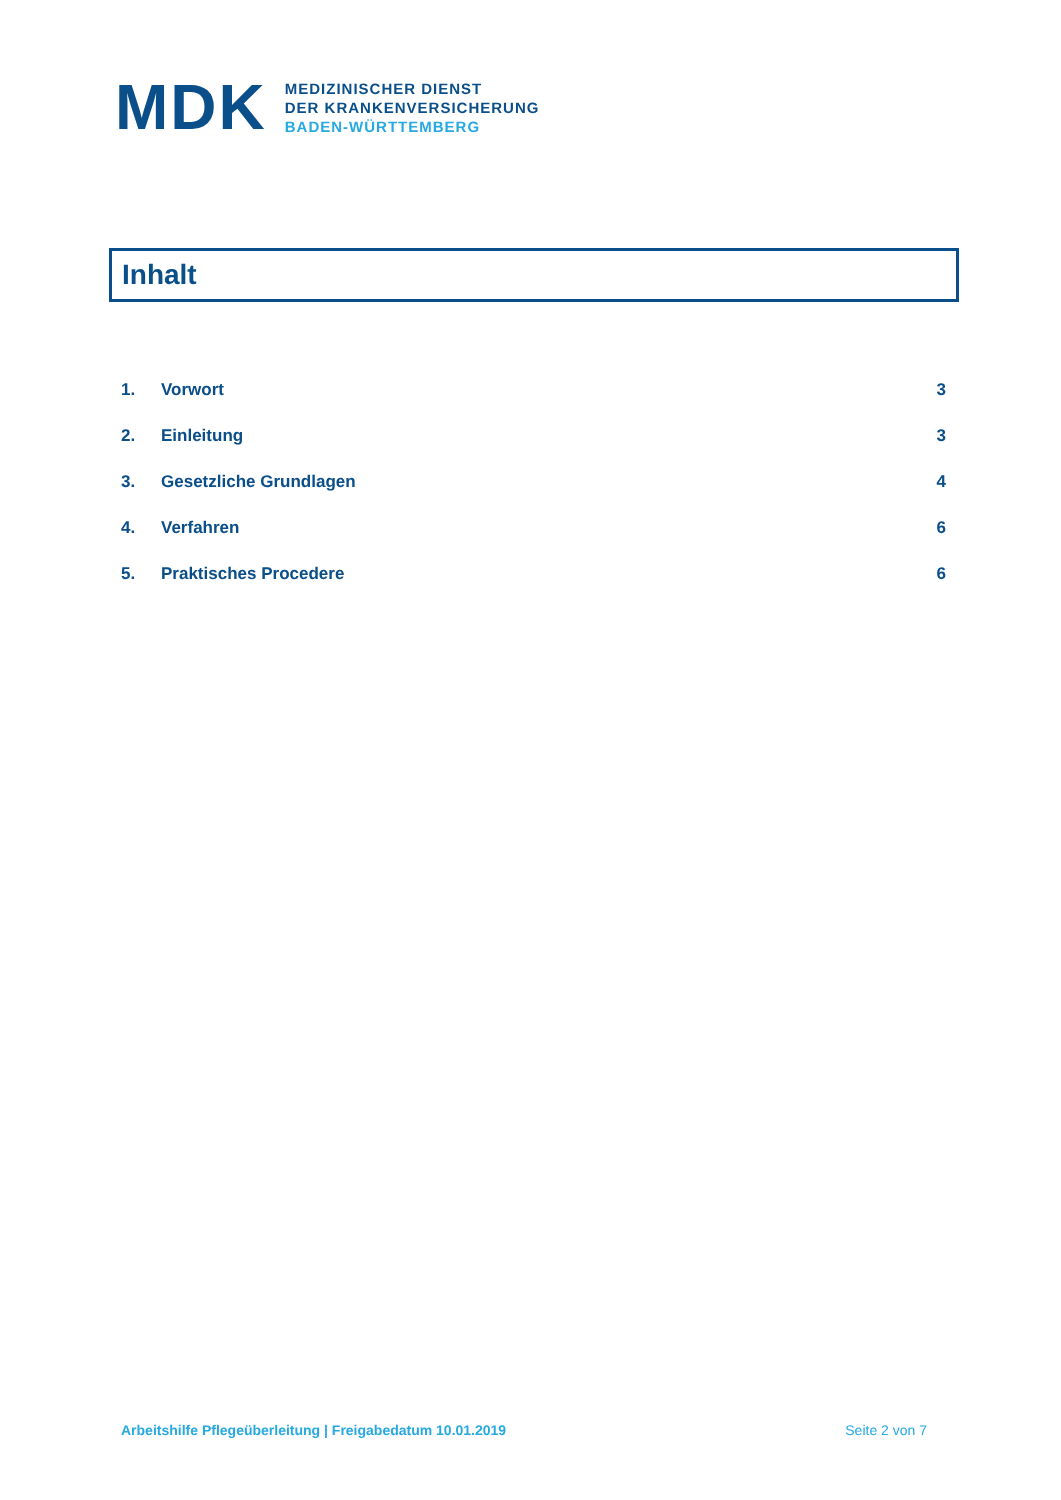M DK
MEDIZINISCHER DIENST
DER KRANKENVERSICHERUNG
BADEN-WÜRTTEMBERG
Inhalt
1. Vorwort 3
2. Einleitung 3
3. Gesetzliche Grundlagen 4
4. Verfahren 6
5. Praktisches Procedere 6
Arbeitshilfe Pflegeüberleitung | Freigabedatum 10.01.2019 Seite 2 von 7